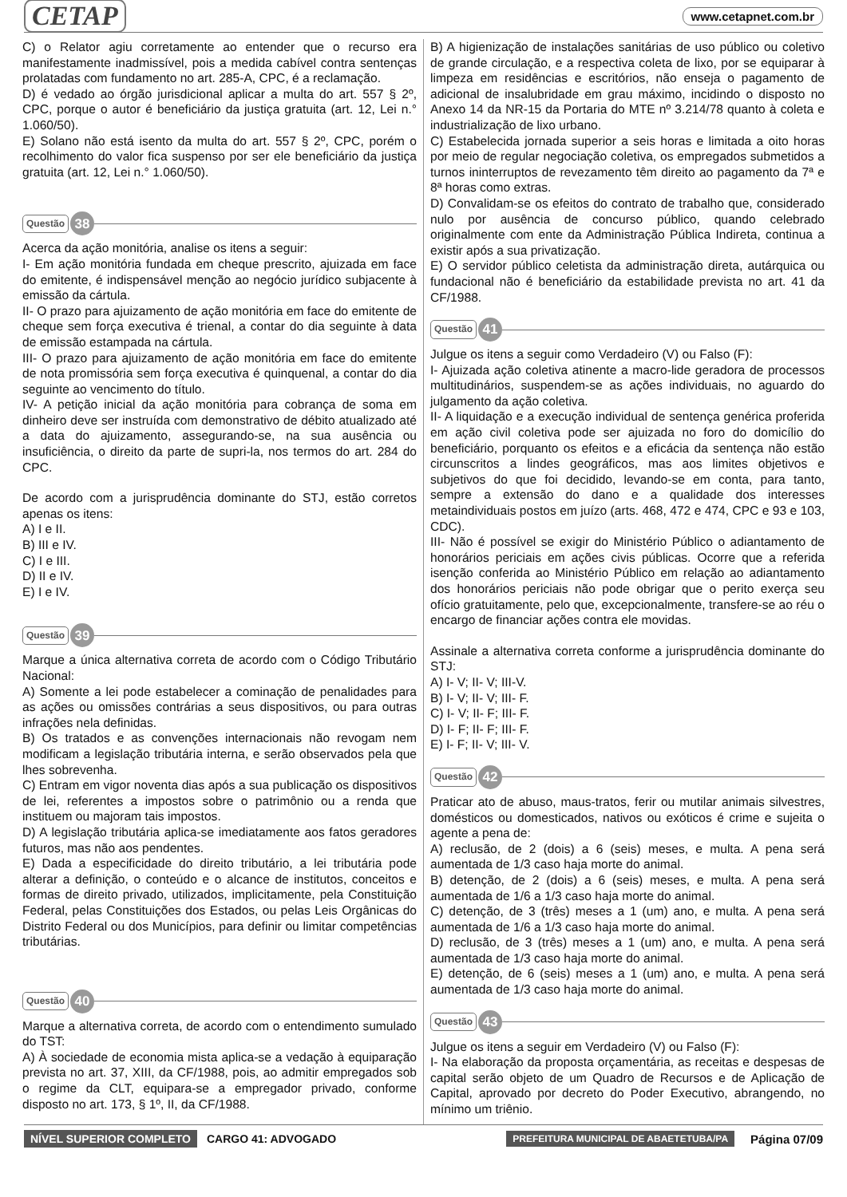CETAP www.cetapnet.com.br
C) o Relator agiu corretamente ao entender que o recurso era manifestamente inadmissível, pois a medida cabível contra sentenças prolatadas com fundamento no art. 285-A, CPC, é a reclamação.
D) é vedado ao órgão jurisdicional aplicar a multa do art. 557 § 2º, CPC, porque o autor é beneficiário da justiça gratuita (art. 12, Lei n.° 1.060/50).
E) Solano não está isento da multa do art. 557 § 2º, CPC, porém o recolhimento do valor fica suspenso por ser ele beneficiário da justiça gratuita (art. 12, Lei n.° 1.060/50).
Questão 38
Acerca da ação monitória, analise os itens a seguir:
I- Em ação monitória fundada em cheque prescrito, ajuizada em face do emitente, é indispensável menção ao negócio jurídico subjacente à emissão da cártula.
II- O prazo para ajuizamento de ação monitória em face do emitente de cheque sem força executiva é trienal, a contar do dia seguinte à data de emissão estampada na cártula.
III- O prazo para ajuizamento de ação monitória em face do emitente de nota promissória sem força executiva é quinquenal, a contar do dia seguinte ao vencimento do título.
IV- A petição inicial da ação monitória para cobrança de soma em dinheiro deve ser instruída com demonstrativo de débito atualizado até a data do ajuizamento, assegurando-se, na sua ausência ou insuficiência, o direito da parte de supri-la, nos termos do art. 284 do CPC.
De acordo com a jurisprudência dominante do STJ, estão corretos apenas os itens:
A) I e II.
B) III e IV.
C) I e III.
D) II e IV.
E) I e IV.
Questão 39
Marque a única alternativa correta de acordo com o Código Tributário Nacional:
A) Somente a lei pode estabelecer a cominação de penalidades para as ações ou omissões contrárias a seus dispositivos, ou para outras infrações nela definidas.
B) Os tratados e as convenções internacionais não revogam nem modificam a legislação tributária interna, e serão observados pela que lhes sobrevenha.
C) Entram em vigor noventa dias após a sua publicação os dispositivos de lei, referentes a impostos sobre o patrimônio ou a renda que instituem ou majoram tais impostos.
D) A legislação tributária aplica-se imediatamente aos fatos geradores futuros, mas não aos pendentes.
E) Dada a especificidade do direito tributário, a lei tributária pode alterar a definição, o conteúdo e o alcance de institutos, conceitos e formas de direito privado, utilizados, implicitamente, pela Constituição Federal, pelas Constituições dos Estados, ou pelas Leis Orgânicas do Distrito Federal ou dos Municípios, para definir ou limitar competências tributárias.
Questão 40
Marque a alternativa correta, de acordo com o entendimento sumulado do TST:
A) À sociedade de economia mista aplica-se a vedação à equiparação prevista no art. 37, XIII, da CF/1988, pois, ao admitir empregados sob o regime da CLT, equipara-se a empregador privado, conforme disposto no art. 173, § 1º, II, da CF/1988.
B) A higienização de instalações sanitárias de uso público ou coletivo de grande circulação, e a respectiva coleta de lixo, por se equiparar à limpeza em residências e escritórios, não enseja o pagamento de adicional de insalubridade em grau máximo, incidindo o disposto no Anexo 14 da NR-15 da Portaria do MTE nº 3.214/78 quanto à coleta e industrialização de lixo urbano.
C) Estabelecida jornada superior a seis horas e limitada a oito horas por meio de regular negociação coletiva, os empregados submetidos a turnos ininterruptos de revezamento têm direito ao pagamento da 7ª e 8ª horas como extras.
D) Convalidam-se os efeitos do contrato de trabalho que, considerado nulo por ausência de concurso público, quando celebrado originalmente com ente da Administração Pública Indireta, continua a existir após a sua privatização.
E) O servidor público celetista da administração direta, autárquica ou fundacional não é beneficiário da estabilidade prevista no art. 41 da CF/1988.
Questão 41
Julgue os itens a seguir como Verdadeiro (V) ou Falso (F):
I- Ajuizada ação coletiva atinente a macro-lide geradora de processos multitudinários, suspendem-se as ações individuais, no aguardo do julgamento da ação coletiva.
II- A liquidação e a execução individual de sentença genérica proferida em ação civil coletiva pode ser ajuizada no foro do domicílio do beneficiário, porquanto os efeitos e a eficácia da sentença não estão circunscritos a lindes geográficos, mas aos limites objetivos e subjetivos do que foi decidido, levando-se em conta, para tanto, sempre a extensão do dano e a qualidade dos interesses metaindividuais postos em juízo (arts. 468, 472 e 474, CPC e 93 e 103, CDC).
III- Não é possível se exigir do Ministério Público o adiantamento de honorários periciais em ações civis públicas. Ocorre que a referida isenção conferida ao Ministério Público em relação ao adiantamento dos honorários periciais não pode obrigar que o perito exerça seu ofício gratuitamente, pelo que, excepcionalmente, transfere-se ao réu o encargo de financiar ações contra ele movidas.
Assinale a alternativa correta conforme a jurisprudência dominante do STJ:
A) I- V; II- V; III-V.
B) I- V; II- V; III- F.
C) I- V; II- F; III- F.
D) I- F; II- F; III- F.
E) I- F; II- V; III- V.
Questão 42
Praticar ato de abuso, maus-tratos, ferir ou mutilar animais silvestres, domésticos ou domesticados, nativos ou exóticos é crime e sujeita o agente a pena de:
A) reclusão, de 2 (dois) a 6 (seis) meses, e multa. A pena será aumentada de 1/3 caso haja morte do animal.
B) detenção, de 2 (dois) a 6 (seis) meses, e multa. A pena será aumentada de 1/6 a 1/3 caso haja morte do animal.
C) detenção, de 3 (três) meses a 1 (um) ano, e multa. A pena será aumentada de 1/6 a 1/3 caso haja morte do animal.
D) reclusão, de 3 (três) meses a 1 (um) ano, e multa. A pena será aumentada de 1/3 caso haja morte do animal.
E) detenção, de 6 (seis) meses a 1 (um) ano, e multa. A pena será aumentada de 1/3 caso haja morte do animal.
Questão 43
Julgue os itens a seguir em Verdadeiro (V) ou Falso (F):
I- Na elaboração da proposta orçamentária, as receitas e despesas de capital serão objeto de um Quadro de Recursos e de Aplicação de Capital, aprovado por decreto do Poder Executivo, abrangendo, no mínimo um triênio.
NÍVEL SUPERIOR COMPLETO CARGO 41: ADVOGADO PREFEITURA MUNICIPAL DE ABAETETUBA/PA Página 07/09